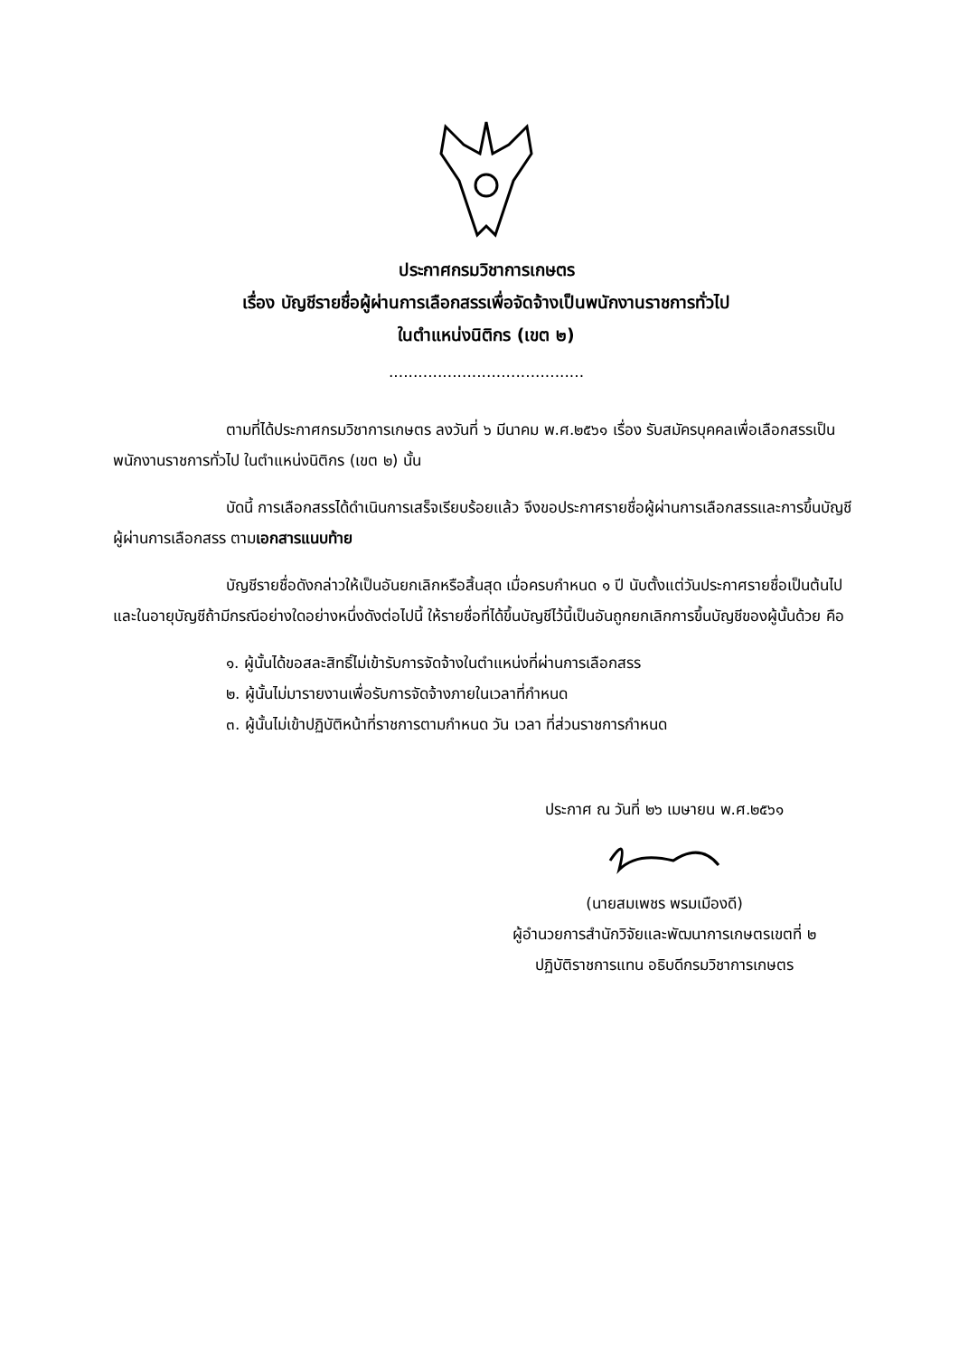ประกาศกรมวิชาการเกษตร
เรื่อง บัญชีรายชื่อผู้ผ่านการเลือกสรรเพื่อจัดจ้างเป็นพนักงานราชการทั่วไป
ในตำแหน่งนิติกร (เขต ๒)
........................................
ตามที่ได้ประกาศกรมวิชาการเกษตร ลงวันที่ ๖ มีนาคม พ.ศ.๒๕๖๑ เรื่อง รับสมัครบุคคลเพื่อเลือกสรรเป็นพนักงานราชการทั่วไป ในตำแหน่งนิติกร (เขต ๒) นั้น
บัดนี้ การเลือกสรรได้ดำเนินการเสร็จเรียบร้อยแล้ว จึงขอประกาศรายชื่อผู้ผ่านการเลือกสรรและการขึ้นบัญชีผู้ผ่านการเลือกสรร ตามเอกสารแนบท้าย
บัญชีรายชื่อดังกล่าวให้เป็นอันยกเลิกหรือสิ้นสุด เมื่อครบกำหนด ๑ ปี นับตั้งแต่วันประกาศรายชื่อเป็นต้นไป และในอายุบัญชีถ้ามีกรณีอย่างใดอย่างหนึ่งดังต่อไปนี้ ให้รายชื่อที่ได้ขึ้นบัญชีไว้นี้เป็นอันถูกยกเลิกการขึ้นบัญชีของผู้นั้นด้วย คือ
๑. ผู้นั้นได้ขอสละสิทธิ์ไม่เข้ารับการจัดจ้างในตำแหน่งที่ผ่านการเลือกสรร
๒. ผู้นั้นไม่มารายงานเพื่อรับการจัดจ้างภายในเวลาที่กำหนด
๓. ผู้นั้นไม่เข้าปฏิบัติหน้าที่ราชการตามกำหนด วัน เวลา ที่ส่วนราชการกำหนด
ประกาศ ณ วันที่ ๒๖ เมษายน พ.ศ.๒๕๖๑
(นายสมเพชร พรมเมืองดี)
ผู้อำนวยการสำนักวิจัยและพัฒนาการเกษตรเขตที่ ๒
ปฏิบัติราชการแทน อธิบดีกรมวิชาการเกษตร